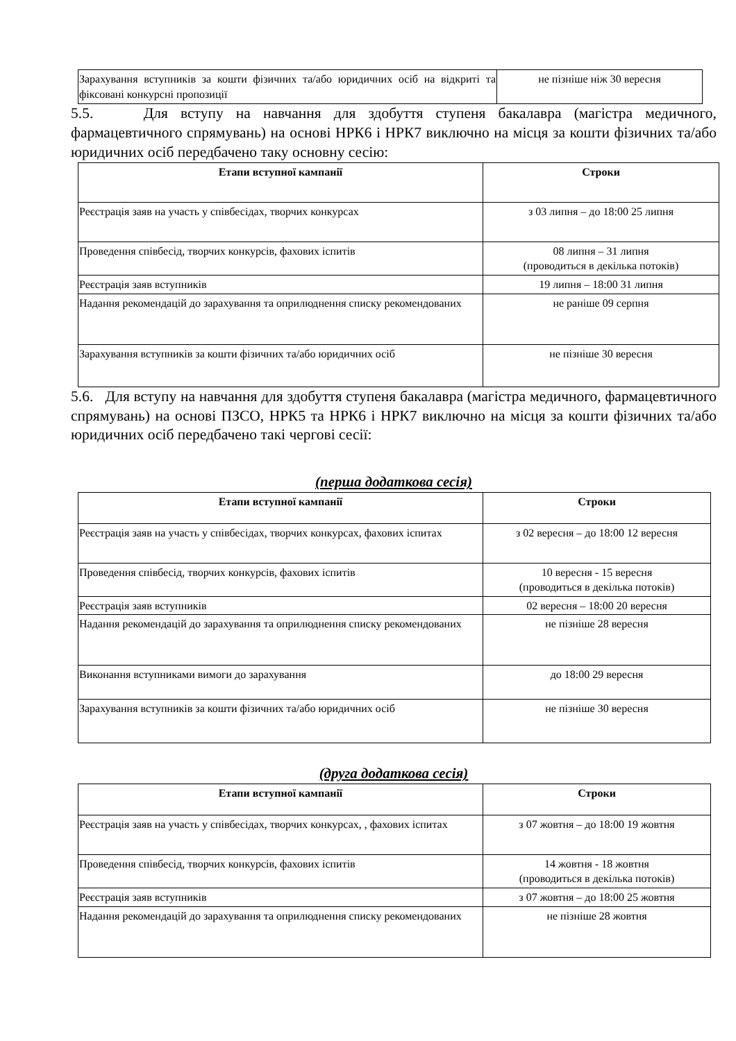| Зарахування вступників за кошти фізичних та/або юридичних осіб на відкриті та фіксовані конкурсні пропозиції | не пізніше ніж 30 вересня |
5.5. Для вступу на навчання для здобуття ступеня бакалавра (магістра медичного, фармацевтичного спрямувань) на основі НРК6 і НРК7 виключно на місця за кошти фізичних та/або юридичних осіб передбачено таку основну сесію:
| Етапи вступної кампанії | Строки |
| --- | --- |
| Реєстрація заяв на участь у співбесідах, творчих конкурсах | з 03 липня – до 18:00 25 липня |
| Проведення співбесід, творчих конкурсів, фахових іспитів | 08 липня – 31 липня (проводиться в декілька потоків) |
| Реєстрація заяв вступників | 19 липня – 18:00 31 липня |
| Надання рекомендацій до зарахування та оприлюднення списку рекомендованих | не раніше 09 серпня |
| Зарахування вступників за кошти фізичних та/або юридичних осіб | не пізніше 30 вересня |
5.6. Для вступу на навчання для здобуття ступеня бакалавра (магістра медичного, фармацевтичного спрямувань) на основі ПЗСО, НРК5 та НРК6 і НРК7 виключно на місця за кошти фізичних та/або юридичних осіб передбачено такі чергові сесії:
(перша додаткова сесія)
| Етапи вступної кампанії | Строки |
| --- | --- |
| Реєстрація заяв на участь у співбесідах, творчих конкурсах, фахових іспитах | з 02 вересня – до 18:00 12 вересня |
| Проведення співбесід, творчих конкурсів, фахових іспитів | 10 вересня - 15 вересня (проводиться в декілька потоків) |
| Реєстрація заяв вступників | 02 вересня – 18:00 20 вересня |
| Надання рекомендацій до зарахування та оприлюднення списку рекомендованих | не пізніше 28 вересня |
| Виконання вступниками вимоги до зарахування | до 18:00 29 вересня |
| Зарахування вступників за кошти фізичних та/або юридичних осіб | не пізніше 30 вересня |
(друга додаткова сесія)
| Етапи вступної кампанії | Строки |
| --- | --- |
| Реєстрація заяв на участь у співбесідах, творчих конкурсах, , фахових іспитах | з 07 жовтня – до 18:00 19 жовтня |
| Проведення співбесід, творчих конкурсів, фахових іспитів | 14 жовтня - 18 жовтня (проводиться в декілька потоків) |
| Реєстрація заяв вступників | з 07 жовтня – до 18:00 25 жовтня |
| Надання рекомендацій до зарахування та оприлюднення списку рекомендованих | не пізніше 28 жовтня |